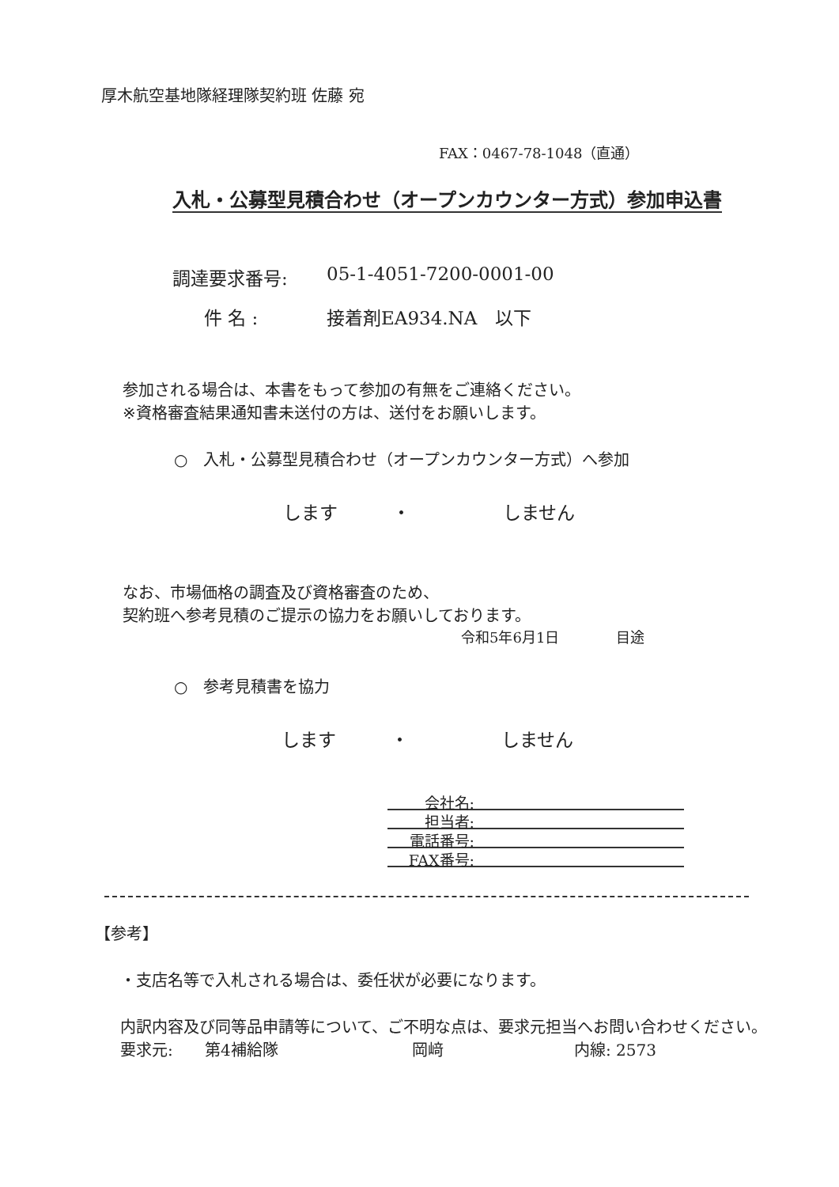厚木航空基地隊経理隊契約班 佐藤 宛
FAX：0467-78-1048（直通）
入札・公募型見積合わせ（オープンカウンター方式）参加申込書
調達要求番号: 05-1-4051-7200-0001-00
件 名 : 接着剤EA934.NA　以下
参加される場合は、本書をもって参加の有無をご連絡ください。
※資格審査結果通知書未送付の方は、送付をお願いします。
○　入札・公募型見積合わせ（オープンカウンター方式）へ参加
します ・ しません
なお、市場価格の調査及び資格審査のため、
契約班へ参考見積のご提示の協力をお願いしております。
令和5年6月1日　　　　目途
○　参考見積書を協力
します ・ しません
会社名:
担当者:
電話番号:
FAX番号:
【参考】
・支店名等で入札される場合は、委任状が必要になります。
内訳内容及び同等品申請等について、ご不明な点は、要求元担当へお問い合わせください。
要求元: 第4補給隊 岡﨑 内線: 2573